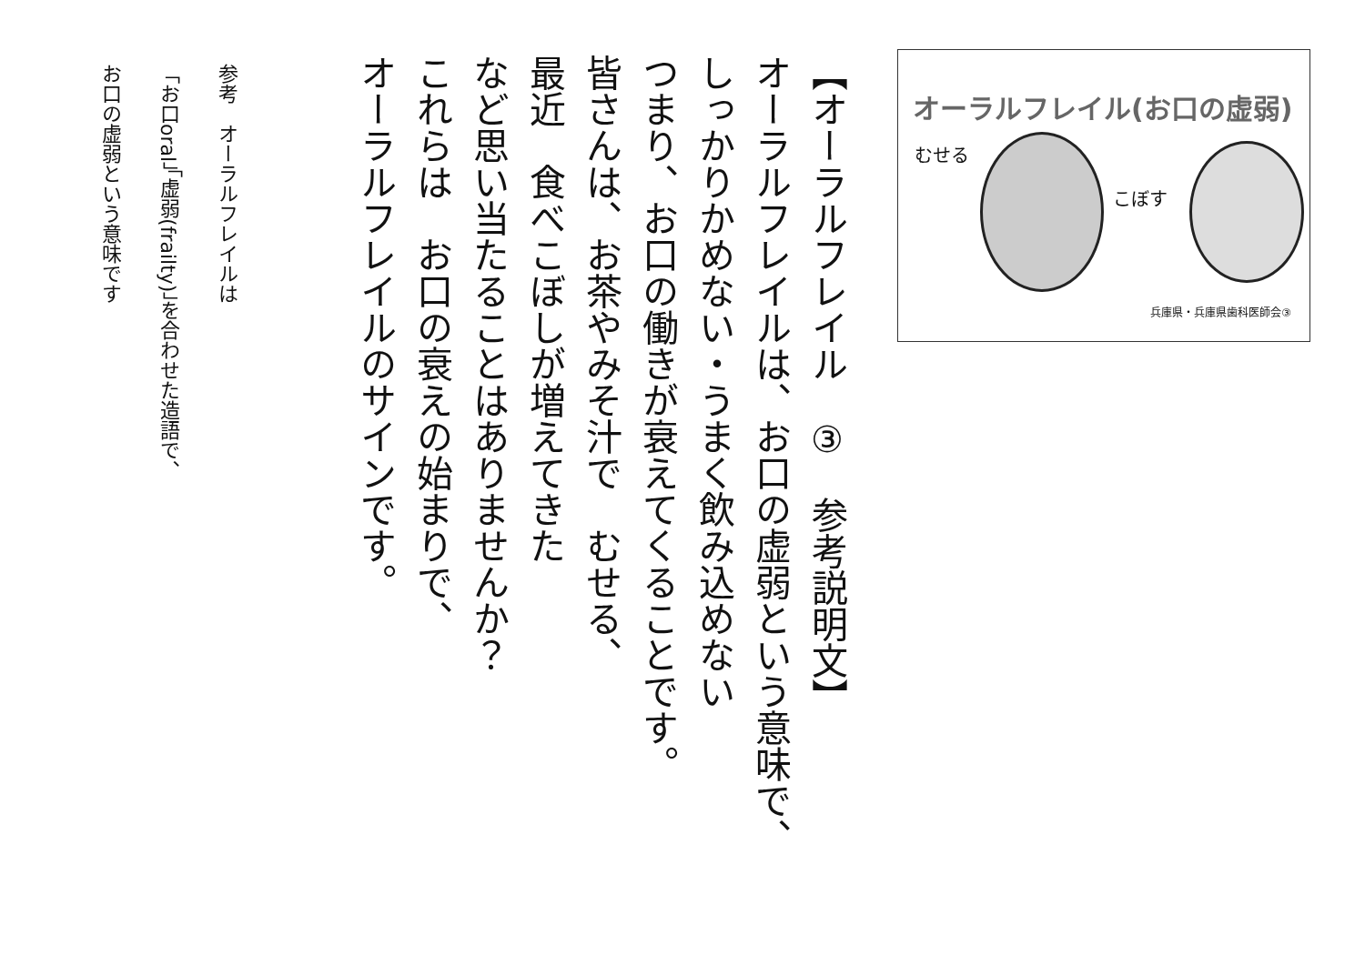オーラルフレイル(お口の虚弱)
むせる
こぼす
兵庫県・兵庫県歯科医師会③
【オーラルフレイル　③　参考説明文】
オーラルフレイルは、お口の虚弱という意味で、
しっかりかめない・うまく飲み込めない
つまり、お口の働きが衰えてくることです。
皆さんは、お茶やみそ汁で　むせる、
最近　食べこぼしが増えてきた
など思い当たることはありませんか？
これらは　お口の衰えの始まりで、
オーラルフレイルのサインです。
参考　オーラルフレイルは
「お口oral」「虚弱(frailty)」を合わせた造語で、
お口の虚弱という意味です